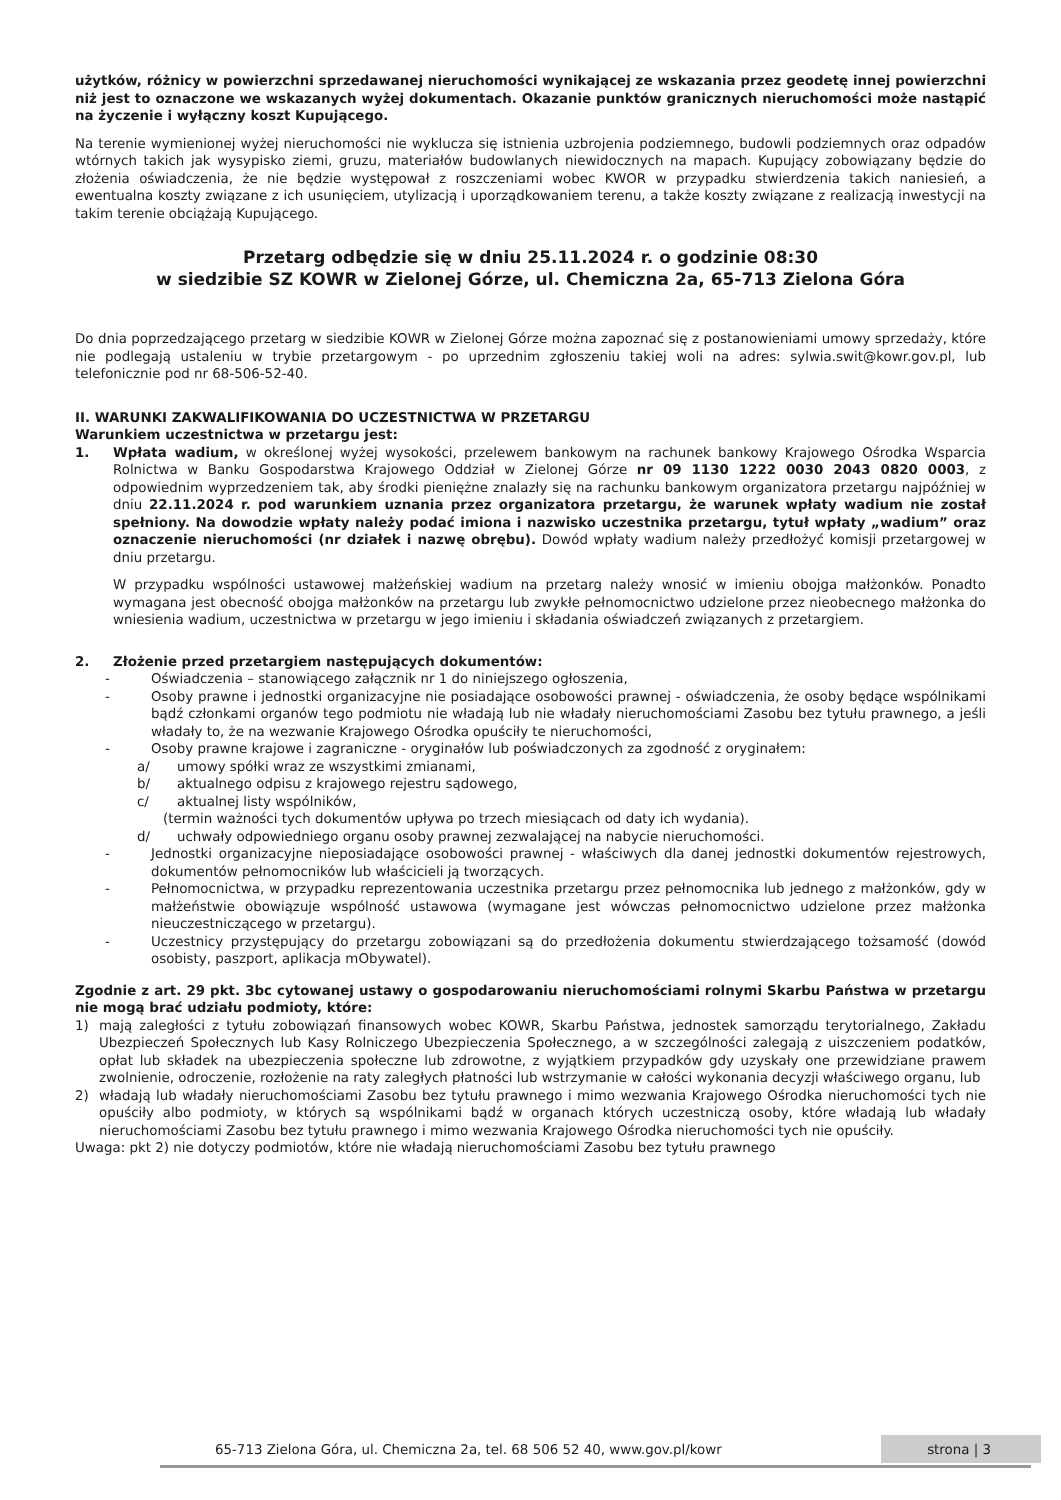użytków, różnicy w powierzchni sprzedawanej nieruchomości wynikającej ze wskazania przez geodetę innej powierzchni niż jest to oznaczone we wskazanych wyżej dokumentach. Okazanie punktów granicznych nieruchomości może nastąpić na życzenie i wyłączny koszt Kupującego.
Na terenie wymienionej wyżej nieruchomości nie wyklucza się istnienia uzbrojenia podziemnego, budowli podziemnych oraz odpadów wtórnych takich jak wysypisko ziemi, gruzu, materiałów budowlanych niewidocznych na mapach. Kupujący zobowiązany będzie do złożenia oświadczenia, że nie będzie występował z roszczeniami wobec KWOR w przypadku stwierdzenia takich naniesień, a ewentualna koszty związane z ich usunięciem, utylizacją i uporządkowaniem terenu, a także koszty związane z realizacją inwestycji na takim terenie obciążają Kupującego.
Przetarg odbędzie się w dniu 25.11.2024 r. o godzinie 08:30
w siedzibie SZ KOWR w Zielonej Górze, ul. Chemiczna 2a, 65-713 Zielona Góra
Do dnia poprzedzającego przetarg w siedzibie KOWR w Zielonej Górze można zapoznać się z postanowieniami umowy sprzedaży, które nie podlegają ustaleniu w trybie przetargowym - po uprzednim zgłoszeniu takiej woli na adres: sylwia.swit@kowr.gov.pl, lub telefonicznie pod nr 68-506-52-40.
II. WARUNKI ZAKWALIFIKOWANIA DO UCZESTNICTWA W PRZETARGU
Warunkiem uczestnictwa w przetargu jest:
1. Wpłata wadium, w określonej wyżej wysokości, przelewem bankowym na rachunek bankowy Krajowego Ośrodka Wsparcia Rolnictwa w Banku Gospodarstwa Krajowego Oddział w Zielonej Górze nr 09 1130 1222 0030 2043 0820 0003, z odpowiednim wyprzedzeniem tak, aby środki pieniężne znalazły się na rachunku bankowym organizatora przetargu najpóźniej w dniu 22.11.2024 r. pod warunkiem uznania przez organizatora przetargu, że warunek wpłaty wadium nie został spełniony. Na dowodzie wpłaty należy podać imiona i nazwisko uczestnika przetargu, tytuł wpłaty „wadium” oraz oznaczenie nieruchomości (nr działek i nazwę obrębu). Dowód wpłaty wadium należy przedłożyć komisji przetargowej w dniu przetargu.
W przypadku wspólności ustawowej małżeńskiej wadium na przetarg należy wnosić w imieniu obojga małżonków. Ponadto wymagana jest obecność obojga małżonków na przetargu lub zwykłe pełnomocnictwo udzielone przez nieobecnego małżonka do wniesienia wadium, uczestnictwa w przetargu w jego imieniu i składania oświadczeń związanych z przetargiem.
2. Złożenie przed przetargiem następujących dokumentów:
- Oświadczenia – stanowiącego załącznik nr 1 do niniejszego ogłoszenia,
- Osoby prawne i jednostki organizacyjne nie posiadające osobowości prawnej - oświadczenia, że osoby będące wspólnikami bądź członkami organów tego podmiotu nie władają lub nie władały nieruchomościami Zasobu bez tytułu prawnego, a jeśli władały to, że na wezwanie Krajowego Ośrodka opuściły te nieruchomości,
- Osoby prawne krajowe i zagraniczne - oryginałów lub poświadczonych za zgodność z oryginałem:
a/ umowy spółki wraz ze wszystkimi zmianami,
b/ aktualnego odpisu z krajowego rejestru sądowego,
c/ aktualnej listy wspólników,
(termin ważności tych dokumentów upływa po trzech miesiącach od daty ich wydania).
d/ uchwały odpowiedniego organu osoby prawnej zezwalającej na nabycie nieruchomości.
- Jednostki organizacyjne nieposiadające osobowości prawnej - właściwych dla danej jednostki dokumentów rejestrowych, dokumentów pełnomocników lub właścicieli ją tworzących.
- Pełnomocnictwa, w przypadku reprezentowania uczestnika przetargu przez pełnomocnika lub jednego z małżonków, gdy w małżeństwie obowiązuje wspólność ustawowa (wymagane jest wówczas pełnomocnictwo udzielone przez małżonka nieuczestniczącego w przetargu).
- Uczestnicy przystępujący do przetargu zobowiązani są do przedłożenia dokumentu stwierdzającego tożsamość (dowód osobisty, paszport, aplikacja mObywatel).
Zgodnie z art. 29 pkt. 3bc cytowanej ustawy o gospodarowaniu nieruchomościami rolnymi Skarbu Państwa w przetargu nie mogą brać udziału podmioty, które:
1) mają zaległości z tytułu zobowiązań finansowych wobec KOWR, Skarbu Państwa, jednostek samorządu terytorialnego, Zakładu Ubezpieczeń Społecznych lub Kasy Rolniczego Ubezpieczenia Społecznego, a w szczególności zalegają z uiszczeniem podatków, opłat lub składek na ubezpieczenia społeczne lub zdrowotne, z wyjątkiem przypadków gdy uzyskały one przewidziane prawem zwolnienie, odroczenie, rozłożenie na raty zaległych płatności lub wstrzymanie w całości wykonania decyzji właściwego organu, lub
2) władają lub władały nieruchomościami Zasobu bez tytułu prawnego i mimo wezwania Krajowego Ośrodka nieruchomości tych nie opuściły albo podmioty, w których są wspólnikami bądź w organach których uczestniczą osoby, które władają lub władały nieruchomościami Zasobu bez tytułu prawnego i mimo wezwania Krajowego Ośrodka nieruchomości tych nie opuściły.
Uwaga: pkt 2) nie dotyczy podmiotów, które nie władają nieruchomościami Zasobu bez tytułu prawnego
65-713 Zielona Góra, ul. Chemiczna 2a, tel. 68 506 52 40, www.gov.pl/kowr strona | 3